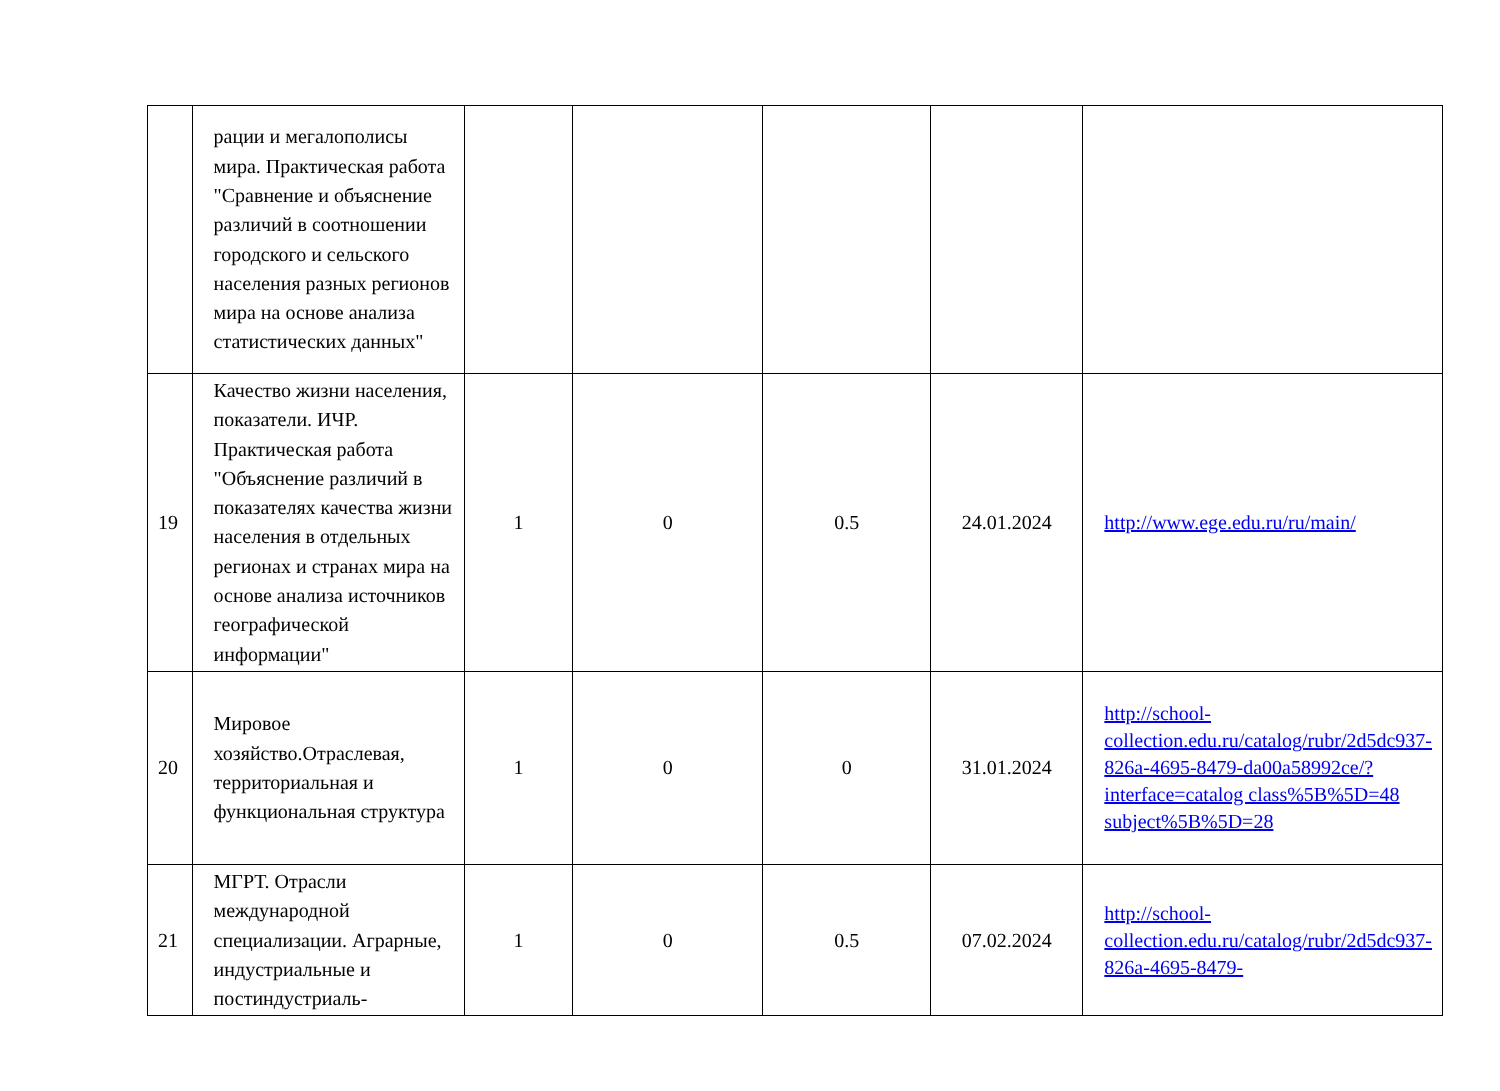| | рации и мегалополисы мира. Практическая работа "Сравнение и объяснение различий в соотношении городского и сельского населения разных регионов мира на основе анализа статистических данных" | | | | | |
| 19 | Качество жизни населения, показатели. ИЧР. Практическая работа "Объяснение различий в показателях качества жизни населения в отдельных регионах и странах мира на основе анализа источников географической информации" | 1 | 0 | 0.5 | 24.01.2024 | http://www.ege.edu.ru/ru/main/ |
| 20 | Мировое хозяйство.Отраслевая, территориальная и функциональная структура | 1 | 0 | 0 | 31.01.2024 | http://school-collection.edu.ru/catalog/rubr/2d5dc937-826a-4695-8479-da00a58992ce/?interface=catalog class%5B%5D=48 subject%5B%5D=28 |
| 21 | МГРТ. Отрасли международной специализации. Аграрные, индустриальные и постиндустриаль- | 1 | 0 | 0.5 | 07.02.2024 | http://school-collection.edu.ru/catalog/rubr/2d5dc937-826a-4695-8479- |